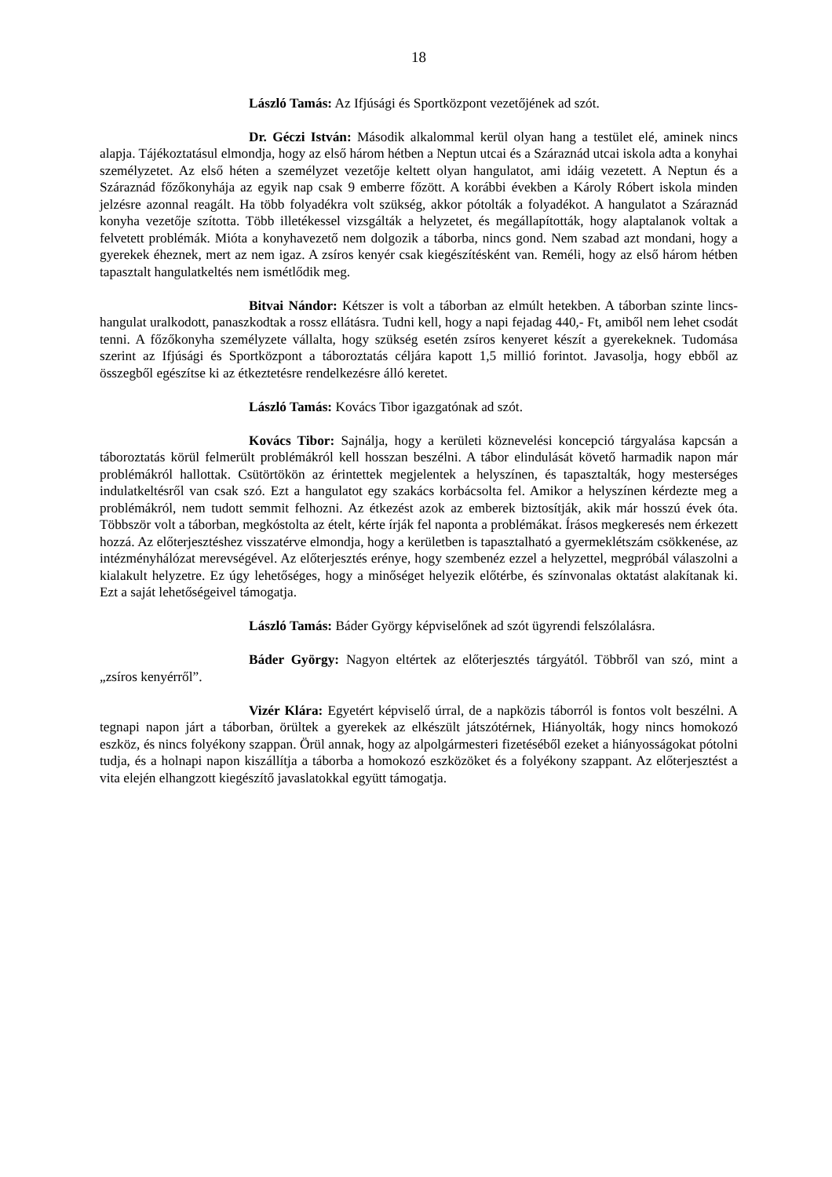18
László Tamás: Az Ifjúsági és Sportközpont vezetőjének ad szót.
Dr. Géczi István: Második alkalommal kerül olyan hang a testület elé, aminek nincs alapja. Tájékoztatásul elmondja, hogy az első három hétben a Neptun utcai és a Száraznád utcai iskola adta a konyhai személyzetet. Az első héten a személyzet vezetője keltett olyan hangulatot, ami idáig vezetett. A Neptun és a Száraznád főzőkonyhája az egyik nap csak 9 emberre főzött. A korábbi években a Károly Róbert iskola minden jelzésre azonnal reagált. Ha több folyadékra volt szükség, akkor pótolták a folyadékot. A hangulatot a Száraznád konyha vezetője szította. Több illetékessel vizsgálták a helyzetet, és megállapították, hogy alaptalanok voltak a felvetett problémák. Mióta a konyhavezető nem dolgozik a táborba, nincs gond. Nem szabad azt mondani, hogy a gyerekek éheznek, mert az nem igaz. A zsíros kenyér csak kiegészítésként van. Reméli, hogy az első három hétben tapasztalt hangulatkeltés nem ismétlődik meg.
Bitvai Nándor: Kétszer is volt a táborban az elmúlt hetekben. A táborban szinte lincs-hangulat uralkodott, panaszkodtak a rossz ellátásra. Tudni kell, hogy a napi fejadag 440,- Ft, amiből nem lehet csodát tenni. A főzőkonyha személyzete vállalta, hogy szükség esetén zsíros kenyeret készít a gyerekeknek. Tudomása szerint az Ifjúsági és Sportközpont a táboroztatás céljára kapott 1,5 millió forintot. Javasolja, hogy ebből az összegből egészítse ki az étkeztetésre rendelkezésre álló keretet.
László Tamás: Kovács Tibor igazgatónak ad szót.
Kovács Tibor: Sajnálja, hogy a kerületi köznevelési koncepció tárgyalása kapcsán a táboroztatás körül felmerült problémákról kell hosszan beszélni. A tábor elindulását követő harmadik napon már problémákról hallottak. Csütörtökön az érintettek megjelentek a helyszínen, és tapasztalták, hogy mesterséges indulatkeltésről van csak szó. Ezt a hangulatot egy szakács korbácsolta fel. Amikor a helyszínen kérdezte meg a problémákról, nem tudott semmit felhozni. Az étkezést azok az emberek biztosítják, akik már hosszú évek óta. Többször volt a táborban, megkóstolta az ételt, kérte írják fel naponta a problémákat. Írásos megkeresés nem érkezett hozzá. Az előterjesztéshez visszatérve elmondja, hogy a kerületben is tapasztalható a gyermeklétszám csökkenése, az intézményhálózat merevségével. Az előterjesztés erénye, hogy szembenéz ezzel a helyzettel, megpróbál válaszolni a kialakult helyzetre. Ez úgy lehetőséges, hogy a minőséget helyezik előtérbe, és színvonalas oktatást alakítanak ki. Ezt a saját lehetőségeivel támogatja.
László Tamás: Báder György képviselőnek ad szót ügyrendi felszólalásra.
Báder György: Nagyon eltértek az előterjesztés tárgyától. Többről van szó, mint a „zsíros kenyérről”.
Vizér Klára: Egyetért képviselő úrral, de a napközis táborról is fontos volt beszélni. A tegnapi napon járt a táborban, örültek a gyerekek az elkészült játszótérnek, Hiányolták, hogy nincs homokozó eszköz, és nincs folyékony szappan. Örül annak, hogy az alpolgármesteri fizetéséből ezeket a hiányosságokat pótolni tudja, és a holnapi napon kiszállítja a táborba a homokozó eszközöket és a folyékony szappant. Az előterjesztést a vita elején elhangzott kiegészítő javaslatokkal együtt támogatja.